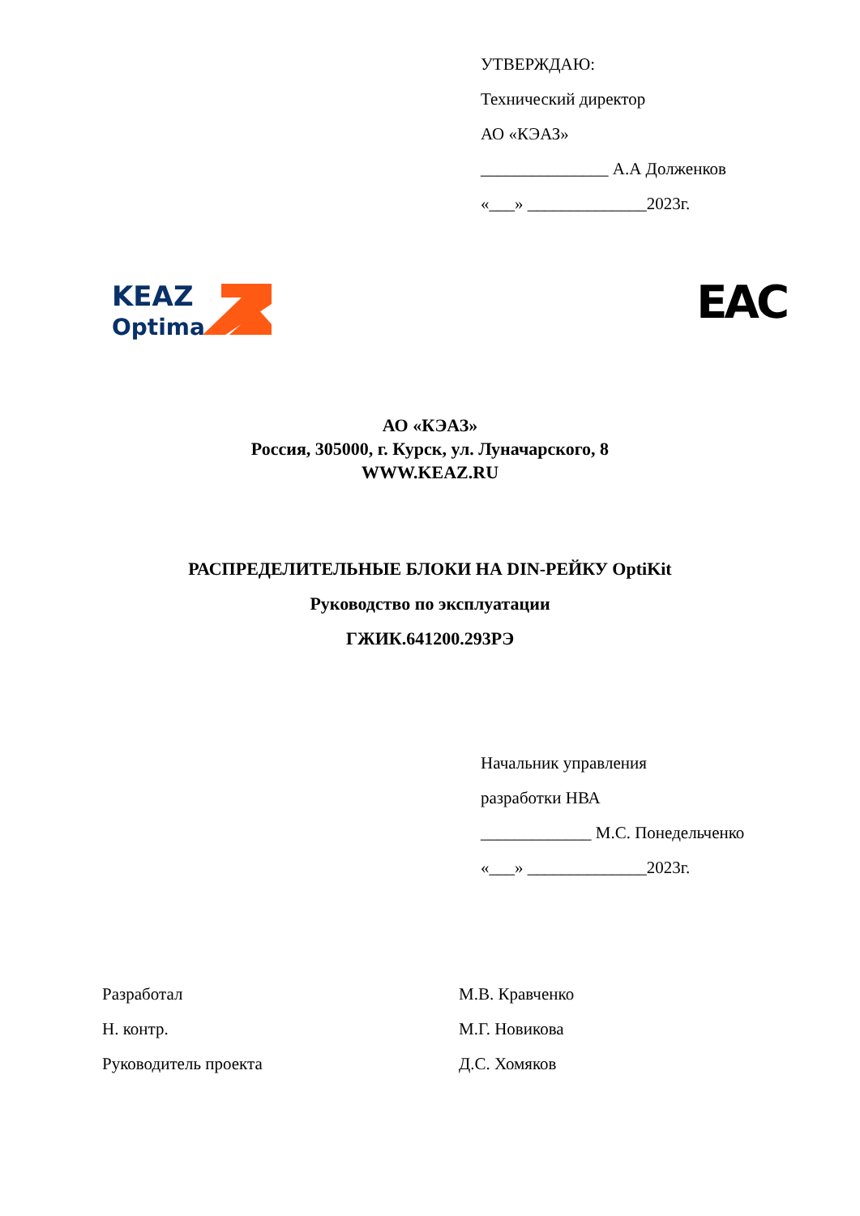УТВЕРЖДАЮ:
Технический директор
АО «КЭАЗ»
_______________ А.А Долженков
«___» ______________2023г.
KEAZ
Optima
EAC
АО «КЭАЗ»
Россия, 305000, г. Курск, ул. Луначарского, 8
WWW.KEAZ.RU
РАСПРЕДЕЛИТЕЛЬНЫЕ БЛОКИ НА DIN-РЕЙКУ OptiKit
Руководство по эксплуатации
ГЖИК.641200.293РЭ
Начальник управления
разработки НВА
_____________ М.С. Понедельченко
«___» ______________2023г.
Разработал М.В. Кравченко
Н. контр. М.Г. Новикова
Руководитель проекта Д.С. Хомяков